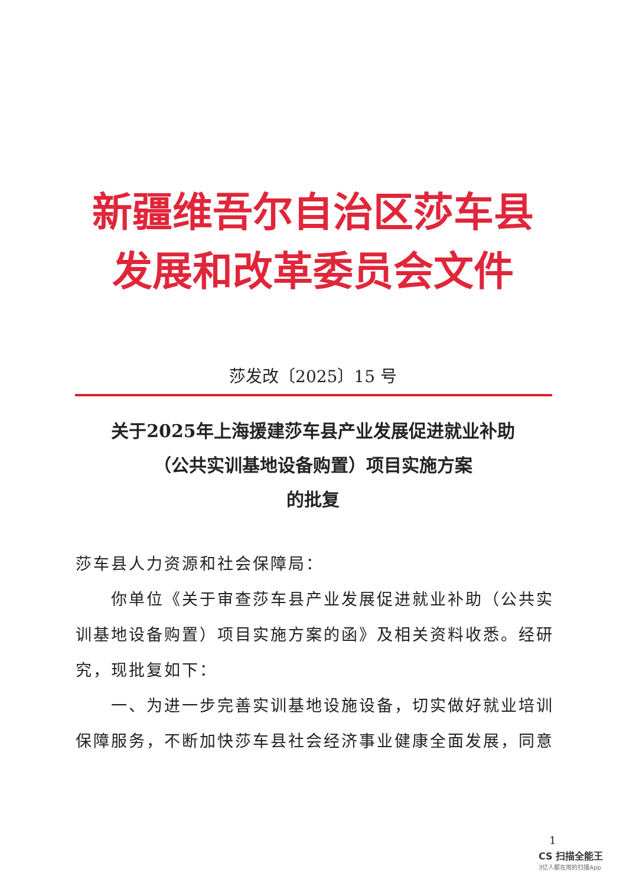新疆维吾尔自治区莎车县
发展和改革委员会文件
莎发改〔2025〕15 号
关于2025年上海援建莎车县产业发展促进就业补助
（公共实训基地设备购置）项目实施方案
的批复
莎车县人力资源和社会保障局：
你单位《关于审查莎车县产业发展促进就业补助（公共实训基地设备购置）项目实施方案的函》及相关资料收悉。经研究，现批复如下：
一、为进一步完善实训基地设施设备，切实做好就业培训保障服务，不断加快莎车县社会经济事业健康全面发展，同意
1
CS 扫描全能王
3亿人都在用的扫描App